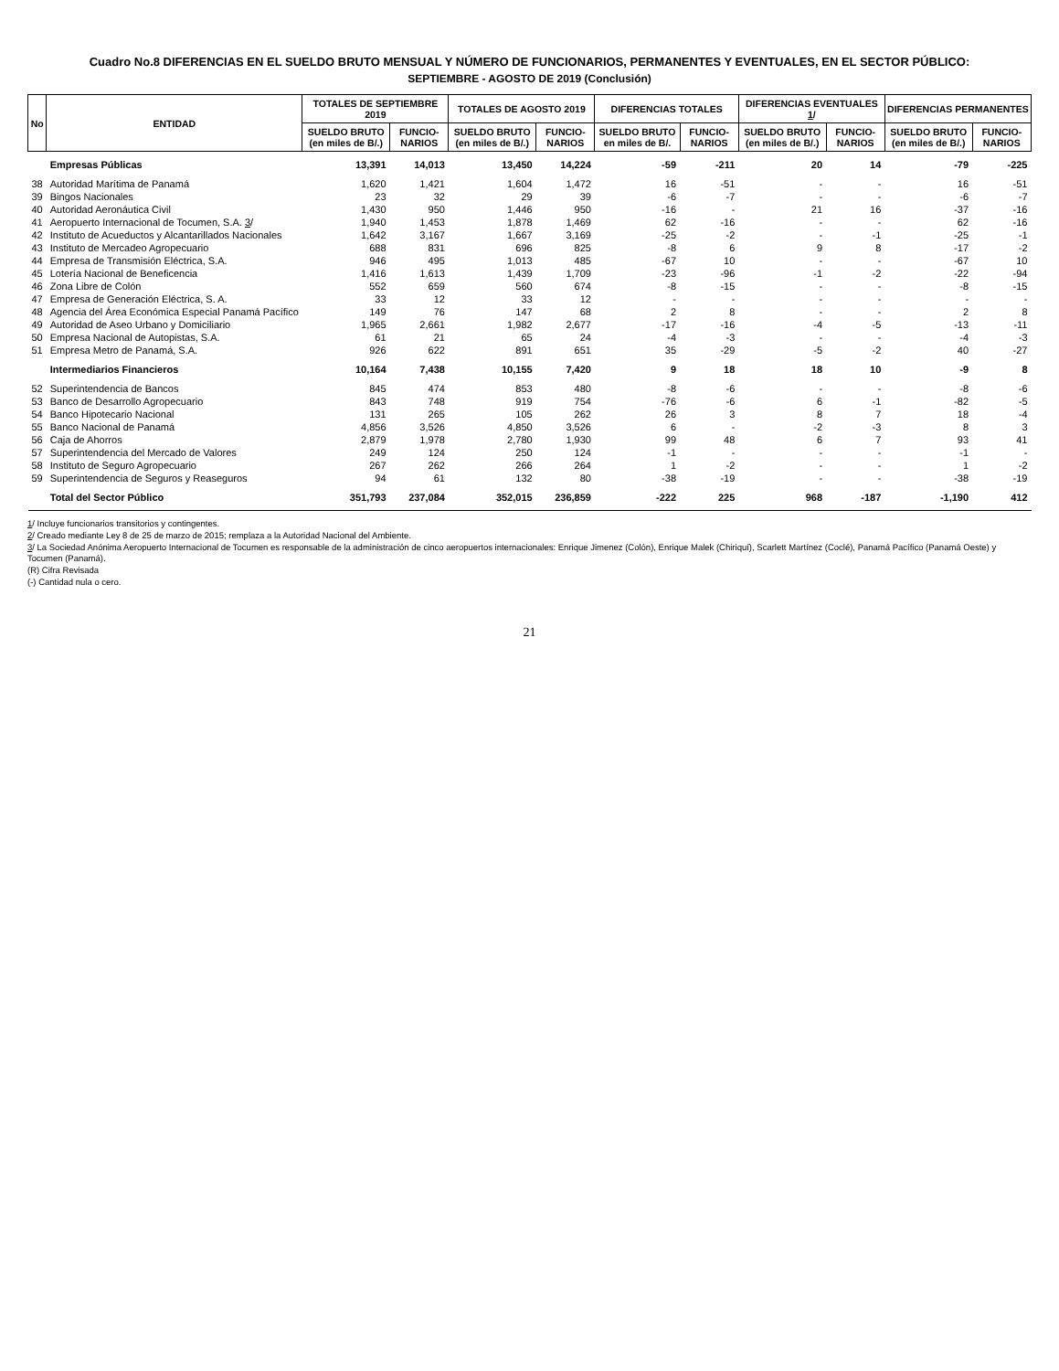Cuadro No.8 DIFERENCIAS EN EL SUELDO BRUTO MENSUAL Y NÚMERO DE FUNCIONARIOS, PERMANENTES Y EVENTUALES, EN EL SECTOR PÚBLICO:
SEPTIEMBRE - AGOSTO DE 2019 (Conclusión)
| No | ENTIDAD | TOTALES DE SEPTIEMBRE 2019 | | TOTALES DE AGOSTO 2019 | | DIFERENCIAS TOTALES | | DIFERENCIAS EVENTUALES 1 / | | DIFERENCIAS PERMANENTES | |
| --- | --- | --- | --- | --- | --- | --- | --- | --- | --- | --- | --- |
| | | SUELDO BRUTO (en miles de B/.) | FUNCIO-NARIOS | SUELDO BRUTO (en miles de B/.) | FUNCIO-NARIOS | SUELDO BRUTO en miles de B/. | FUNCIO-NARIOS | SUELDO BRUTO (en miles de B/.) | FUNCIO-NARIOS | SUELDO BRUTO (en miles de B/.) | FUNCIO-NARIOS |
| | Empresas Públicas | 13,391 | 14,013 | 13,450 | 14,224 | -59 | -211 | 20 | 14 | -79 | -225 |
| 38 | Autoridad Marítima de Panamá | 1,620 | 1,421 | 1,604 | 1,472 | 16 | -51 | - | - | 16 | -51 |
| 39 | Bingos Nacionales | 23 | 32 | 29 | 39 | -6 | -7 | - | - | -6 | -7 |
| 40 | Autoridad Aeronáutica Civil | 1,430 | 950 | 1,446 | 950 | -16 | - | 21 | 16 | -37 | -16 |
| 41 | Aeropuerto Internacional de Tocumen, S.A. 3 / | 1,940 | 1,453 | 1,878 | 1,469 | 62 | -16 | - | - | 62 | -16 |
| 42 | Instituto de Acueductos y Alcantarillados Nacionales | 1,642 | 3,167 | 1,667 | 3,169 | -25 | -2 | - | -1 | -25 | -1 |
| 43 | Instituto de Mercadeo Agropecuario | 688 | 831 | 696 | 825 | -8 | 6 | 9 | 8 | -17 | -2 |
| 44 | Empresa de Transmisión Eléctrica, S.A. | 946 | 495 | 1,013 | 485 | -67 | 10 | - | - | -67 | 10 |
| 45 | Lotería Nacional de Beneficencia | 1,416 | 1,613 | 1,439 | 1,709 | -23 | -96 | -1 | -2 | -22 | -94 |
| 46 | Zona Libre de Colón | 552 | 659 | 560 | 674 | -8 | -15 | - | - | -8 | -15 |
| 47 | Empresa de Generación Eléctrica, S. A. | 33 | 12 | 33 | 12 | - | - | - | - | - | - |
| 48 | Agencia del Área Económica Especial Panamá Pacífico | 149 | 76 | 147 | 68 | 2 | 8 | - | - | 2 | 8 |
| 49 | Autoridad de Aseo Urbano y Domiciliario | 1,965 | 2,661 | 1,982 | 2,677 | -17 | -16 | -4 | -5 | -13 | -11 |
| 50 | Empresa Nacional de Autopistas, S.A. | 61 | 21 | 65 | 24 | -4 | -3 | - | - | -4 | -3 |
| 51 | Empresa Metro de Panamá, S.A. | 926 | 622 | 891 | 651 | 35 | -29 | -5 | -2 | 40 | -27 |
| | Intermediarios Financieros | 10,164 | 7,438 | 10,155 | 7,420 | 9 | 18 | 18 | 10 | -9 | 8 |
| 52 | Superintendencia de Bancos | 845 | 474 | 853 | 480 | -8 | -6 | - | - | -8 | -6 |
| 53 | Banco de Desarrollo Agropecuario | 843 | 748 | 919 | 754 | -76 | -6 | 6 | -1 | -82 | -5 |
| 54 | Banco Hipotecario Nacional | 131 | 265 | 105 | 262 | 26 | 3 | 8 | 7 | 18 | -4 |
| 55 | Banco Nacional de Panamá | 4,856 | 3,526 | 4,850 | 3,526 | 6 | - | -2 | -3 | 8 | 3 |
| 56 | Caja de Ahorros | 2,879 | 1,978 | 2,780 | 1,930 | 99 | 48 | 6 | 7 | 93 | 41 |
| 57 | Superintendencia del Mercado de Valores | 249 | 124 | 250 | 124 | -1 | - | - | - | -1 | - |
| 58 | Instituto de Seguro Agropecuario | 267 | 262 | 266 | 264 | 1 | -2 | - | - | 1 | -2 |
| 59 | Superintendencia de Seguros y Reaseguros | 94 | 61 | 132 | 80 | -38 | -19 | - | - | -38 | -19 |
| | Total del Sector Público | 351,793 | 237,084 | 352,015 | 236,859 | -222 | 225 | 968 | -187 | -1,190 | 412 |
1/ Incluye funcionarios transitorios y contingentes.
2/ Creado mediante Ley 8 de 25 de marzo de 2015; remplaza a la Autoridad Nacional del Ambiente.
3/ La Sociedad Anónima Aeropuerto Internacional de Tocumen es responsable de la administración de cinco aeropuertos internacionales: Enrique Jimenez (Colón), Enrique Malek (Chiriquí), Scarlett Martínez (Coclé), Panamá Pacífico (Panamá Oeste) y Tocumen (Panamá).
(R) Cifra Revisada
(-) Cantidad nula o cero.
21